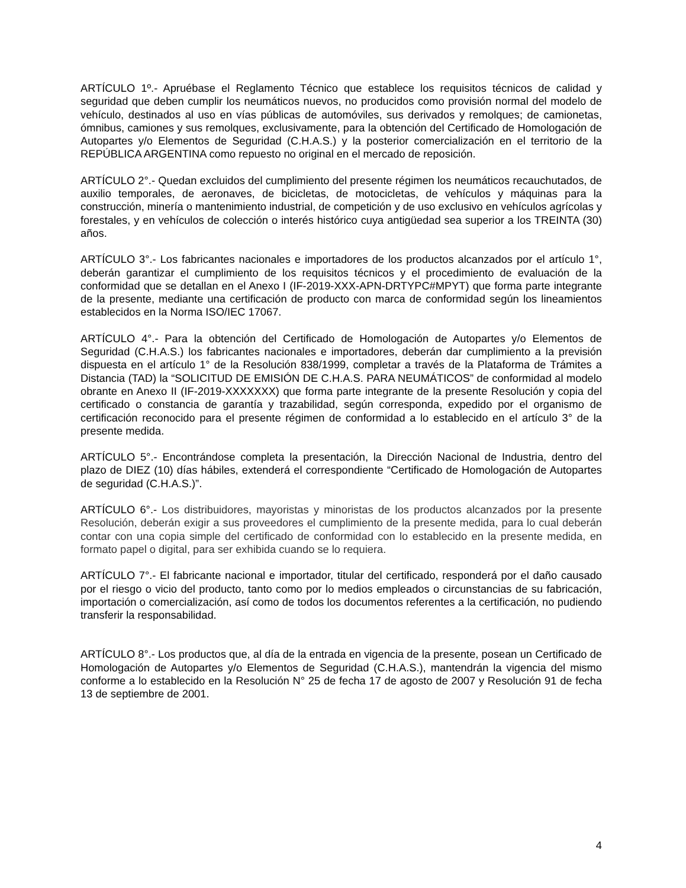ARTÍCULO 1º.- Apruébase el Reglamento Técnico que establece los requisitos técnicos de calidad y seguridad que deben cumplir los neumáticos nuevos, no producidos como provisión normal del modelo de vehículo, destinados al uso en vías públicas de automóviles, sus derivados y remolques; de camionetas, ómnibus, camiones y sus remolques, exclusivamente, para la obtención del Certificado de Homologación de Autopartes y/o Elementos de Seguridad (C.H.A.S.) y la posterior comercialización en el territorio de la REPÚBLICA ARGENTINA como repuesto no original en el mercado de reposición.
ARTÍCULO 2°.- Quedan excluidos del cumplimiento del presente régimen los neumáticos recauchutados, de auxilio temporales, de aeronaves, de bicicletas, de motocicletas, de vehículos y máquinas para la construcción, minería o mantenimiento industrial, de competición y de uso exclusivo en vehículos agrícolas y forestales, y en vehículos de colección o interés histórico cuya antigüedad sea superior a los TREINTA (30) años.
ARTÍCULO 3°.- Los fabricantes nacionales e importadores de los productos alcanzados por el artículo 1°, deberán garantizar el cumplimiento de los requisitos técnicos y el procedimiento de evaluación de la conformidad que se detallan en el Anexo I (IF-2019-XXX-APN-DRTYPC#MPYT) que forma parte integrante de la presente, mediante una certificación de producto con marca de conformidad según los lineamientos establecidos en la Norma ISO/IEC 17067.
ARTÍCULO 4°.- Para la obtención del Certificado de Homologación de Autopartes y/o Elementos de Seguridad (C.H.A.S.) los fabricantes nacionales e importadores, deberán dar cumplimiento a la previsión dispuesta en el artículo 1° de la Resolución 838/1999, completar a través de la Plataforma de Trámites a Distancia (TAD) la “SOLICITUD DE EMISIÓN DE C.H.A.S. PARA NEUMÁTICOS” de conformidad al modelo obrante en Anexo II (IF-2019-XXXXXXX) que forma parte integrante de la presente Resolución y copia del certificado o constancia de garantía y trazabilidad, según corresponda, expedido por el organismo de certificación reconocido para el presente régimen de conformidad a lo establecido en el artículo 3° de la presente medida.
ARTÍCULO 5°.- Encontrándose completa la presentación, la Dirección Nacional de Industria, dentro del plazo de DIEZ (10) días hábiles, extenderá el correspondiente “Certificado de Homologación de Autopartes de seguridad (C.H.A.S.)”.
ARTÍCULO 6°.- Los distribuidores, mayoristas y minoristas de los productos alcanzados por la presente Resolución, deberán exigir a sus proveedores el cumplimiento de la presente medida, para lo cual deberán contar con una copia simple del certificado de conformidad con lo establecido en la presente medida, en formato papel o digital, para ser exhibida cuando se lo requiera.
ARTÍCULO 7°.- El fabricante nacional e importador, titular del certificado, responderá por el daño causado por el riesgo o vicio del producto, tanto como por lo medios empleados o circunstancias de su fabricación, importación o comercialización, así como de todos los documentos referentes a la certificación, no pudiendo transferir la responsabilidad.
ARTÍCULO 8°.- Los productos que, al día de la entrada en vigencia de la presente, posean un Certificado de Homologación de Autopartes y/o Elementos de Seguridad (C.H.A.S.), mantendrán la vigencia del mismo conforme a lo establecido en la Resolución N° 25 de fecha 17 de agosto de 2007 y Resolución 91 de fecha 13 de septiembre de 2001.
4